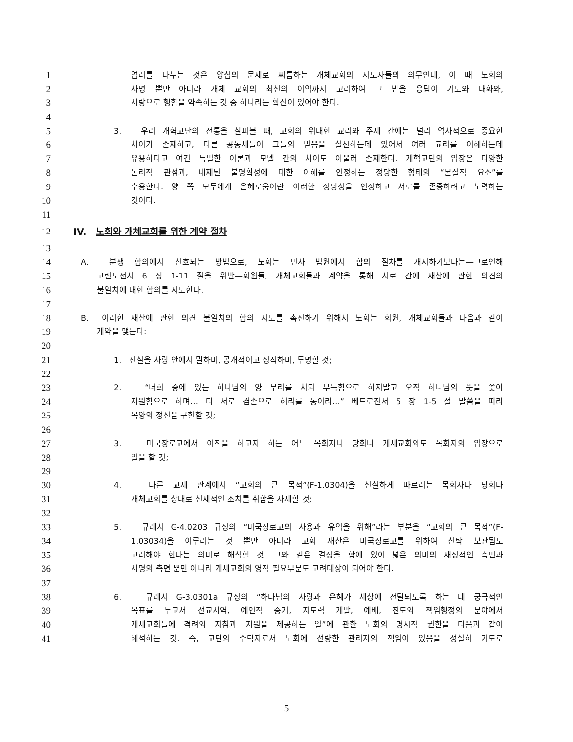1 염려를 나누는 것은 양심의 문제로 씨름하는 개체교회의 지도자들의 의무인데, 이 때 노회의
2 사명 뿐만 아니라 개체 교회의 최선의 이익까지 고려하여 그 받을 응답이 기도와 대화와,
3 사랑으로 행함을 약속하는 것 중 하나라는 확신이 있어야 한다.
4
5 3. 우리 개혁교단의 전통을 살펴볼 때, 교회의 위대한 교리와 주제 간에는 널리 역사적으로 중요한
6 차이가 존재하고, 다른 공동체들이 그들의 믿음을 실천하는데 있어서 여러 교리를 이해하는데
7 유용하다고 여긴 특별한 이론과 모델 간의 차이도 아울러 존재한다. 개혁교단의 입장은 다양한
8 논리적 관점과, 내재된 불명확성에 대한 이해를 인정하는 정당한 형태의 “본질적 요소”를
9 수용한다. 양 쪽 모두에게 은혜로움이란 이러한 정당성을 인정하고 서로를 존중하려고 노력하는
10 것이다.
11
12 IV. 노회와 개체교회를 위한 계약 절차
13
14 A. 분쟁 합의에서 선호되는 방법으로, 노회는 민사 법원에서 합의 절차를 개시하기보다는—그로인해
15 고린도전서 6 장 1-11 절을 위반—회원들, 개체교회들과 계약을 통해 서로 간에 재산에 관한 의견의
16 불일치에 대한 합의를 시도한다.
17
18 B. 이러한 재산에 관한 의견 불일치의 합의 시도를 촉진하기 위해서 노회는 회원, 개체교회들과 다음과 같이
19 계약을 맺는다:
20
21 1. 진실을 사랑 안에서 말하며, 공개적이고 정직하며, 투명할 것;
22
23 2. “너희 중에 있는 하나님의 양 무리를 치되 부득함으로 하지말고 오직 하나님의 뜻을 쫓아
24 자원함으로 하며… 다 서로 겸손으로 허리를 동이라…” 베드로전서 5 장 1-5 절 말씀을 따라
25 목양의 정신을 구현할 것;
26
27 3. 미국장로교에서 이적을 하고자 하는 어느 목회자나 당회나 개체교회와도 목회자의 입장으로
28 일을 할 것;
29
30 4. 다른 교제 관계에서 “교회의 큰 목적”(F-1.0304)을 신실하게 따르려는 목회자나 당회나
31 개체교회를 상대로 선제적인 조치를 취함을 자제할 것;
32
33 5. 규례서 G-4.0203 규정의 “미국장로교의 사용과 유익을 위해”라는 부분을 “교회의 큰 목적”(F-
34 1.03034)을 이루려는 것 뿐만 아니라 교회 재산은 미국장로교를 위하여 신탁 보관됨도
35 고려해야 한다는 의미로 해석할 것. 그와 같은 결정을 함에 있어 넓은 의미의 재정적인 측면과
36 사명의 측면 뿐만 아니라 개체교회의 영적 필요부분도 고려대상이 되어야 한다.
37
38 6. 규례서 G-3.0301a 규정의 “하나님의 사랑과 은혜가 세상에 전달되도록 하는 데 궁극적인
39 목표를 두고서 선교사역, 예언적 증거, 지도력 개발, 예배, 전도와 책임행정의 분야에서
40 개체교회들에 격려와 지침과 자원을 제공하는 일”에 관한 노회의 명시적 권한을 다음과 같이
41 해석하는 것. 즉, 교단의 수탁자로서 노회에 선량한 관리자의 책임이 있음을 성실히 기도로
5